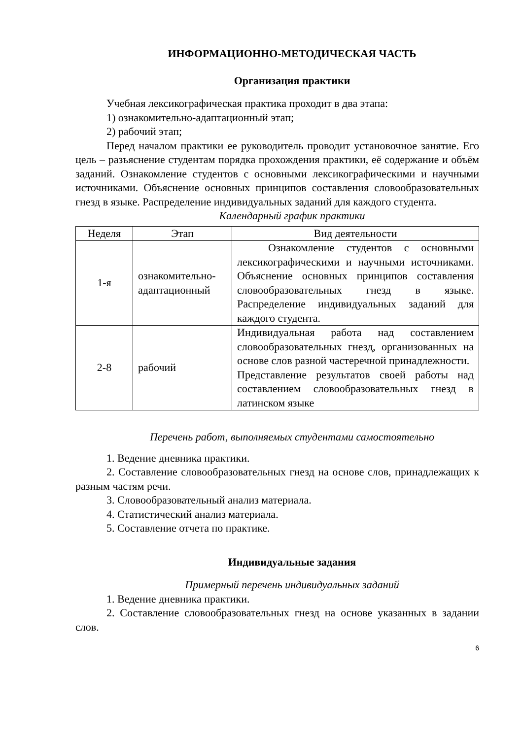ИНФОРМАЦИОННО-МЕТОДИЧЕСКАЯ ЧАСТЬ
Организация практики
Учебная лексикографическая практика проходит в два этапа:
1) ознакомительно-адаптационный этап;
2) рабочий этап;
Перед началом практики ее руководитель проводит установочное занятие. Его цель – разъяснение студентам порядка прохождения практики, её содержание и объём заданий. Ознакомление студентов с основными лексикографическими и научными источниками. Объяснение основных принципов составления словообразовательных гнезд в языке. Распределение индивидуальных заданий для каждого студента.
Календарный график практики
| Неделя | Этап | Вид деятельности |
| --- | --- | --- |
| 1-я | ознакомительно-адаптационный | Ознакомление студентов с основными лексикографическими и научными источниками. Объяснение основных принципов составления словообразовательных гнезд в языке. Распределение индивидуальных заданий для каждого студента. |
| 2-8 | рабочий | Индивидуальная работа над составлением словообразовательных гнезд, организованных на основе слов разной частеречной принадлежности. Представление результатов своей работы над составлением словообразовательных гнезд в латинском языке |
Перечень работ, выполняемых студентами самостоятельно
1. Ведение дневника практики.
2. Составление словообразовательных гнезд на основе слов, принадлежащих к разным частям речи.
3. Словообразовательный анализ материала.
4. Статистический анализ материала.
5. Составление отчета по практике.
Индивидуальные задания
Примерный перечень индивидуальных заданий
1. Ведение дневника практики.
2. Составление словообразовательных гнезд на основе указанных в задании слов.
6